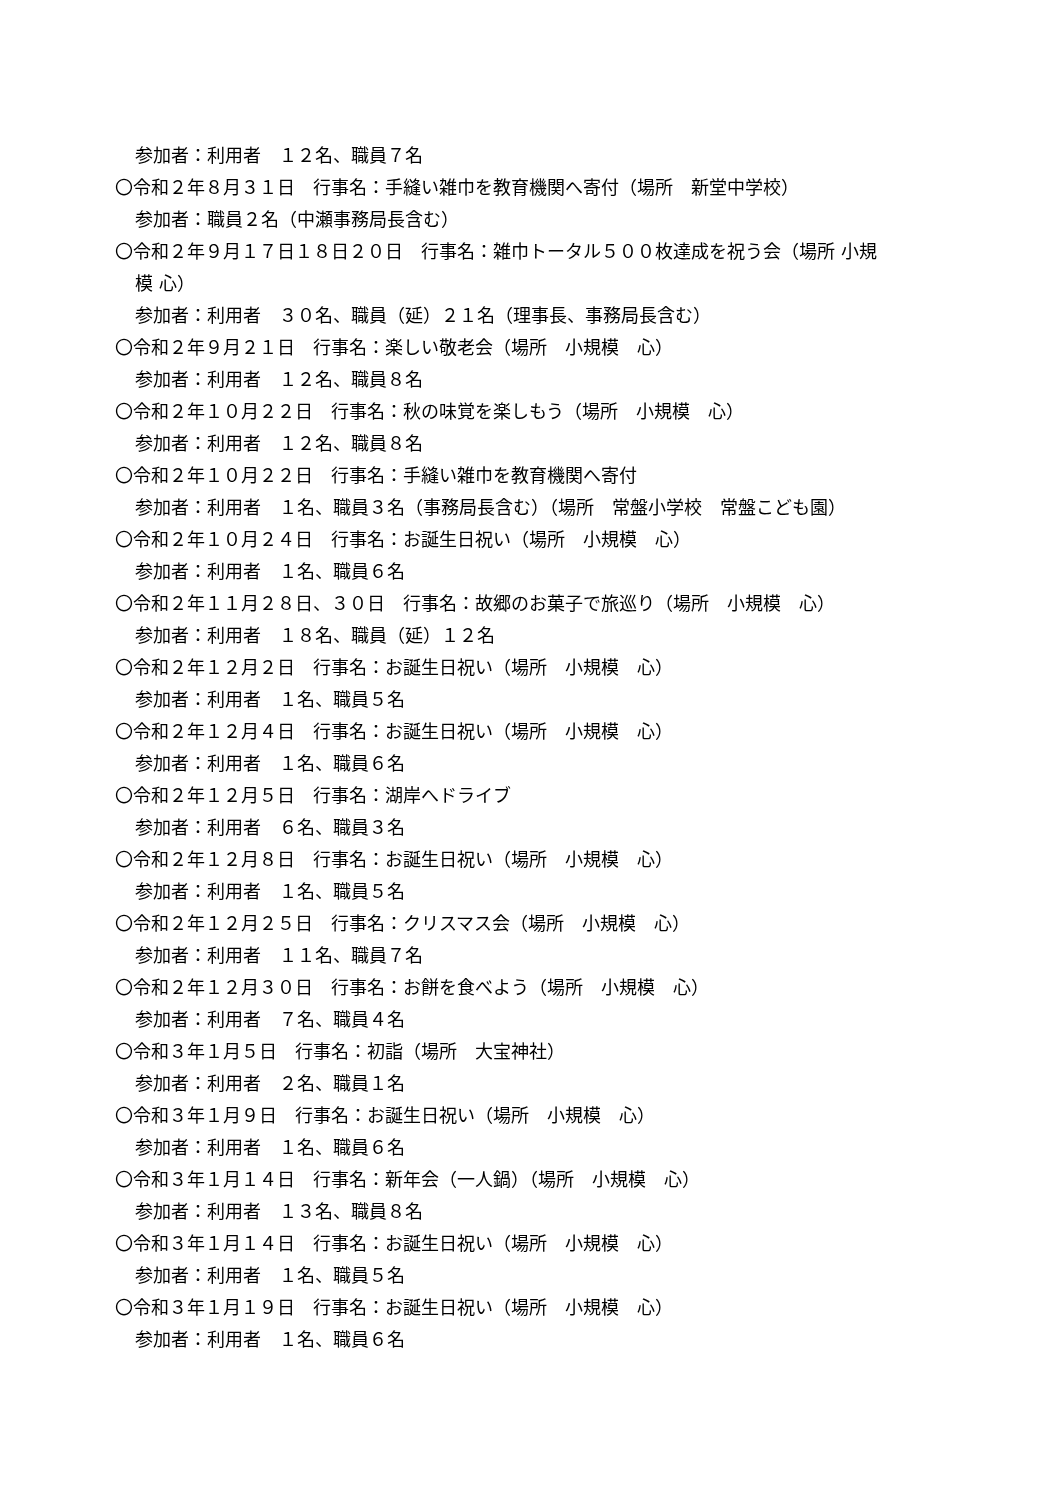参加者：利用者　１２名、職員７名
〇令和２年８月３１日　行事名：手縫い雑巾を教育機関へ寄付（場所　新堂中学校）
参加者：職員２名（中瀬事務局長含む）
〇令和２年９月１７日１８日２０日　行事名：雑巾トータル５００枚達成を祝う会（場所 小規
模 心）
参加者：利用者　３０名、職員（延）２１名（理事長、事務局長含む）
〇令和２年９月２１日　行事名：楽しい敬老会（場所　小規模　心）
参加者：利用者　１２名、職員８名
〇令和２年１０月２２日　行事名：秋の味覚を楽しもう（場所　小規模　心）
参加者：利用者　１２名、職員８名
〇令和２年１０月２２日　行事名：手縫い雑巾を教育機関へ寄付
参加者：利用者　１名、職員３名（事務局長含む）（場所　常盤小学校　常盤こども園）
〇令和２年１０月２４日　行事名：お誕生日祝い（場所　小規模　心）
参加者：利用者　１名、職員６名
〇令和２年１１月２８日、３０日　行事名：故郷のお菓子で旅巡り（場所　小規模　心）
参加者：利用者　１８名、職員（延）１２名
〇令和２年１２月２日　行事名：お誕生日祝い（場所　小規模　心）
参加者：利用者　１名、職員５名
〇令和２年１２月４日　行事名：お誕生日祝い（場所　小規模　心）
参加者：利用者　１名、職員６名
〇令和２年１２月５日　行事名：湖岸へドライブ
参加者：利用者　６名、職員３名
〇令和２年１２月８日　行事名：お誕生日祝い（場所　小規模　心）
参加者：利用者　１名、職員５名
〇令和２年１２月２５日　行事名：クリスマス会（場所　小規模　心）
参加者：利用者　１１名、職員７名
〇令和２年１２月３０日　行事名：お餅を食べよう（場所　小規模　心）
参加者：利用者　７名、職員４名
〇令和３年１月５日　行事名：初詣（場所　大宝神社）
参加者：利用者　２名、職員１名
〇令和３年１月９日　行事名：お誕生日祝い（場所　小規模　心）
参加者：利用者　１名、職員６名
〇令和３年１月１４日　行事名：新年会（一人鍋）（場所　小規模　心）
参加者：利用者　１３名、職員８名
〇令和３年１月１４日　行事名：お誕生日祝い（場所　小規模　心）
参加者：利用者　１名、職員５名
〇令和３年１月１９日　行事名：お誕生日祝い（場所　小規模　心）
参加者：利用者　１名、職員６名